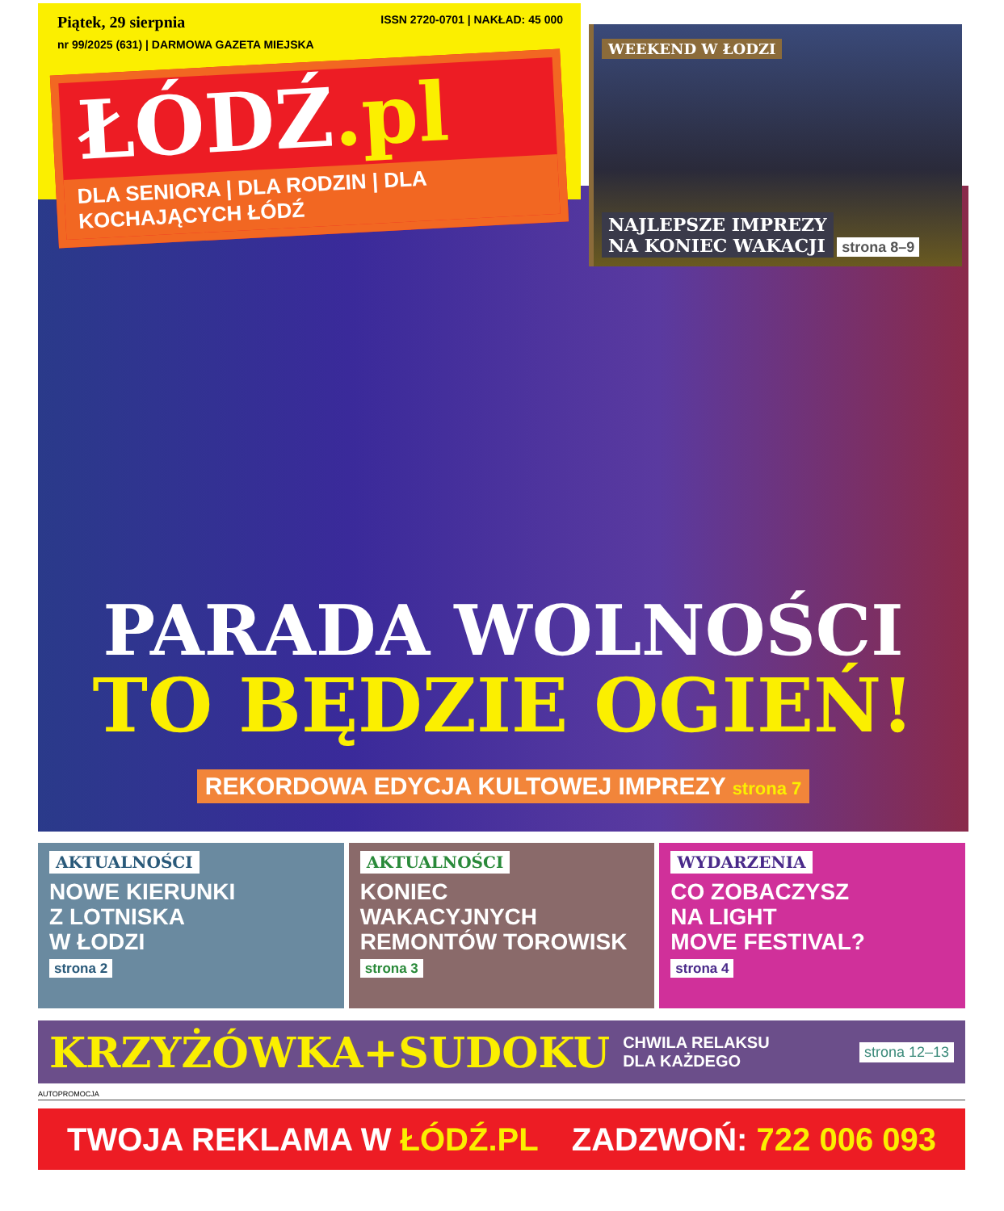Piątek, 29 sierpnia ISSN 2720-0701 | NAKŁAD: 45 000
nr 99/2025 (631) | DARMOWA GAZETA MIEJSKA
ŁÓDŹ.pl
DLA SENIORA | DLA RODZIN | DLA KOCHAJĄCYCH ŁÓDŹ
WEEKEND W ŁODZI
NAJLEPSZE IMPREZY
NA KONIEC WAKACJI
strona 8–9
PARADA WOLNOŚCI
TO BĘDZIE OGIEŃ!
REKORDOWA EDYCJA KULTOWEJ IMPREZY strona 7
AKTUALNOŚCI
NOWE KIERUNKI
Z LOTNISKA
W ŁODZI
strona 2
AKTUALNOŚCI
KONIEC
WAKACYJNYCH
REMONTÓW TOROWISK
strona 3
WYDARZENIA
CO ZOBACZYSZ
NA LIGHT
MOVE FESTIVAL?
strona 4
KRZYŻÓWKA+SUDOKU CHWILA RELAKSU
DLA KAŻDEGO strona 12–13
AUTOPROMOCJA
TWOJA REKLAMA W ŁÓDŹ.PL ZADZWOŃ: 722 006 093